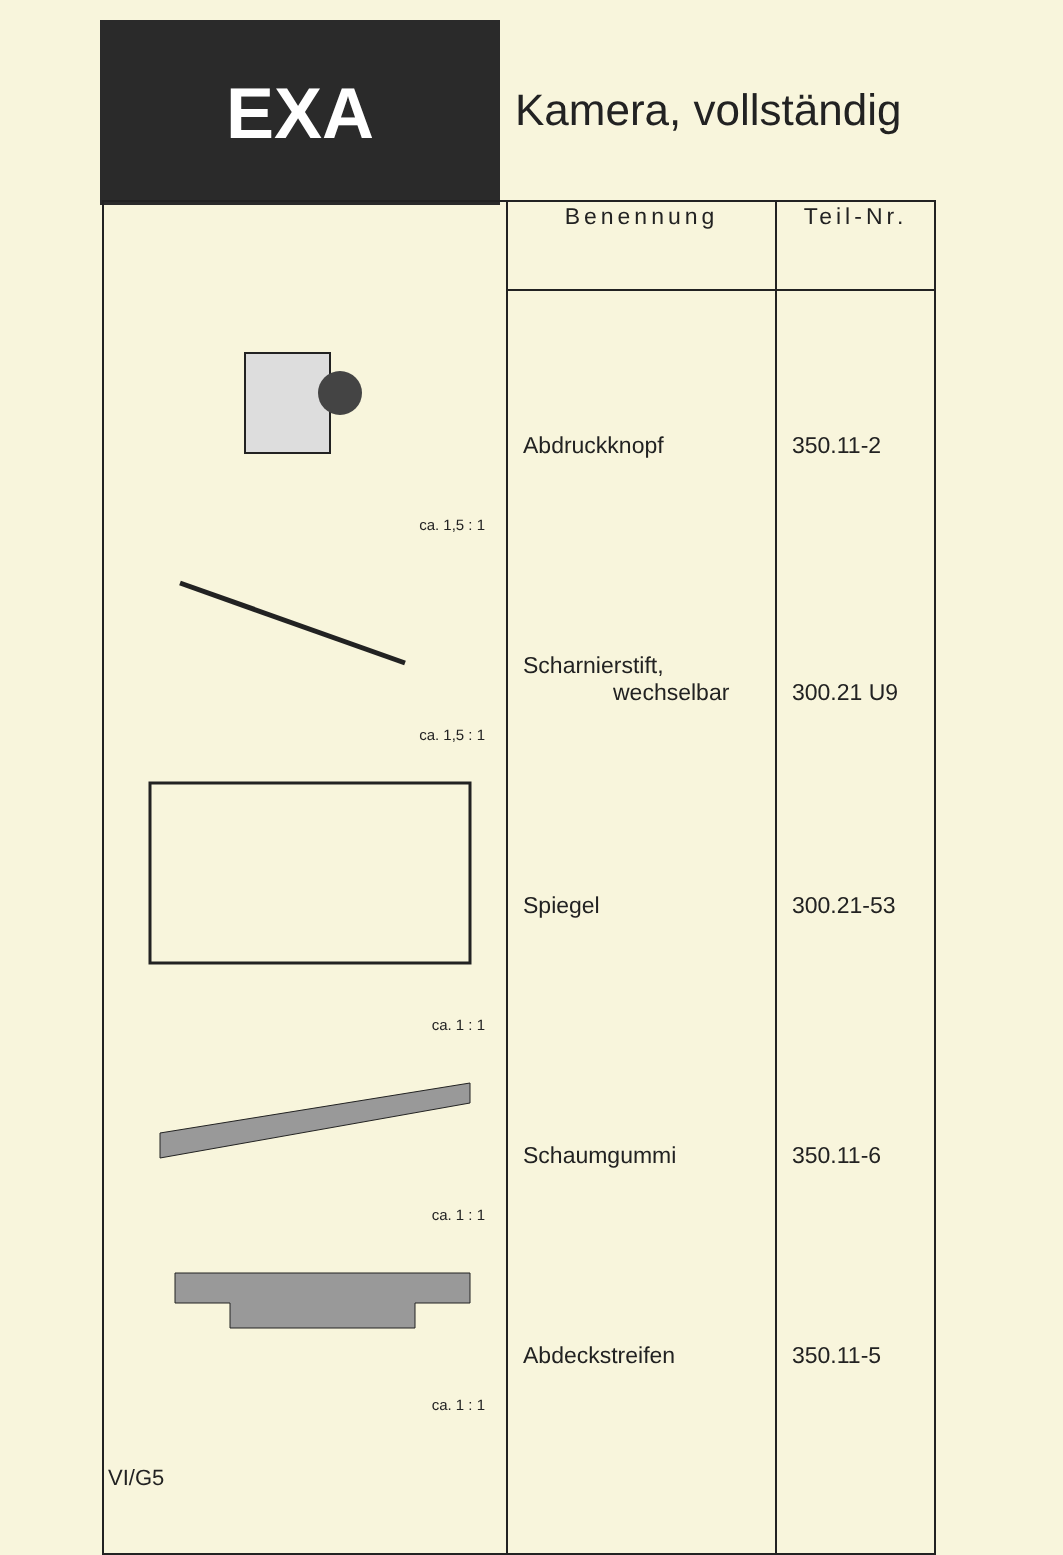EXA
Kamera, vollständig
| ca. 1,5 : 1 ca. 1,5 : 1 ca. 1 : 1 ca. 1 : 1 ca. 1 : 1 | Benennung | Teil-Nr. |
| | Abdruckknopf Scharnierstift, wechselbar Spiegel Schaumgummi Abdeckstreifen | 350.11-2 300.21 U9 300.21-53 350.11-6 350.11-5 |
VI/G5